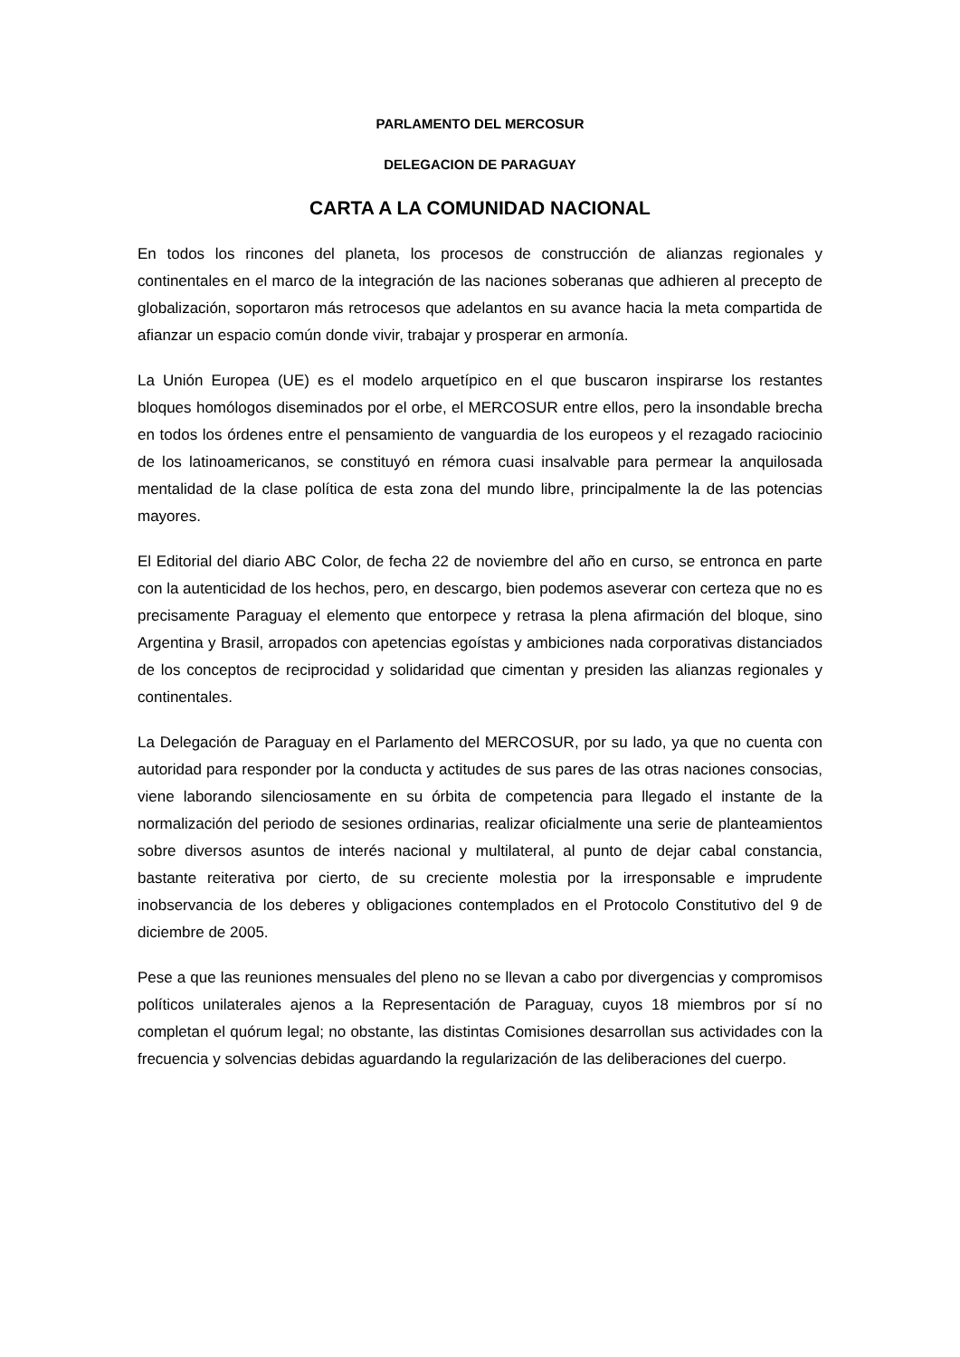PARLAMENTO DEL MERCOSUR
DELEGACION DE PARAGUAY
CARTA A LA COMUNIDAD NACIONAL
En todos los rincones del planeta, los procesos de construcción de alianzas regionales y continentales en el marco de la integración de las naciones soberanas que adhieren al precepto de globalización, soportaron más retrocesos que adelantos en su avance hacia la meta compartida de afianzar un espacio común donde vivir, trabajar y prosperar en armonía.
La Unión Europea (UE) es el modelo arquetípico en el que buscaron inspirarse los restantes bloques homólogos diseminados por el orbe, el MERCOSUR entre ellos, pero la insondable brecha en todos los órdenes entre el pensamiento de vanguardia de los europeos y el rezagado raciocinio de los latinoamericanos, se constituyó en rémora cuasi insalvable para permear la anquilosada mentalidad de la clase política de esta zona del mundo libre, principalmente la de las potencias mayores.
El Editorial del diario ABC Color, de fecha 22 de noviembre del año en curso, se entronca en parte con la autenticidad de los hechos, pero, en descargo, bien podemos aseverar con certeza que no es precisamente Paraguay el elemento que entorpece y retrasa la plena afirmación del bloque, sino Argentina y Brasil, arropados con apetencias egoístas y ambiciones nada corporativas distanciados de los conceptos de reciprocidad y solidaridad que cimentan y presiden las alianzas regionales y continentales.
La Delegación de Paraguay en el Parlamento del MERCOSUR, por su lado, ya que no cuenta con autoridad para responder por la conducta y actitudes de sus pares de las otras naciones consocias, viene laborando silenciosamente en su órbita de competencia para llegado el instante de la normalización del periodo de sesiones ordinarias, realizar oficialmente una serie de planteamientos sobre diversos asuntos de interés nacional y multilateral, al punto de dejar cabal constancia, bastante reiterativa por cierto, de su creciente molestia por la irresponsable e imprudente inobservancia de los deberes y obligaciones contemplados en el Protocolo Constitutivo del 9 de diciembre de 2005.
Pese a que las reuniones mensuales del pleno no se llevan a cabo por divergencias y compromisos políticos unilaterales ajenos a la Representación de Paraguay, cuyos 18 miembros por sí no completan el quórum legal; no obstante, las distintas Comisiones desarrollan sus actividades con la frecuencia y solvencias debidas aguardando la regularización de las deliberaciones del cuerpo.